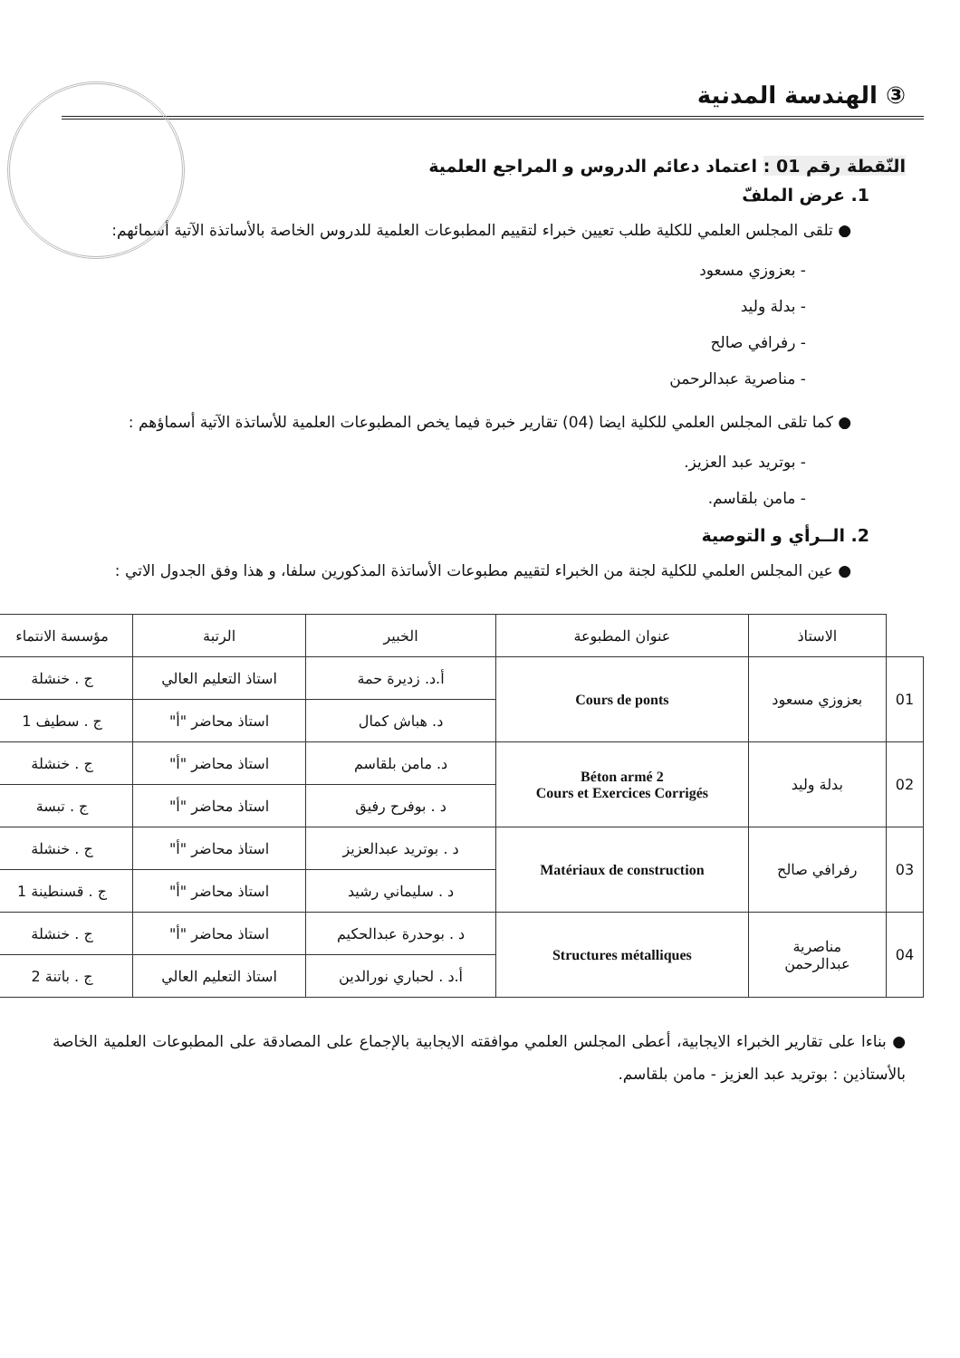③ الهندسة المدنية
النّقطة رقم 01 : اعتماد دعائم الدروس و المراجع العلمية
1. عرض الملفّ
● تلقى المجلس العلمي للكلية طلب تعيين خبراء لتقييم المطبوعات العلمية للدروس الخاصة بالأساتذة الآتية أسمائهم:
- بعزوزي مسعود
- بدلة وليد
- رفرافي صالح
- مناصرية عبدالرحمن
● كما تلقى المجلس العلمي للكلية ايضا (04) تقارير خبرة فيما يخص المطبوعات العلمية للأساتذة الآتية أسماؤهم :
- بوتريد عبد العزيز.
- مامن بلقاسم.
2. الــرأي و التوصية
● عين المجلس العلمي للكلية لجنة من الخبراء لتقييم مطبوعات الأساتذة المذكورين سلفا، و هذا وفق الجدول الاتي :
| | الاستاذ | عنوان المطبوعة | الخبير | الرتبة | مؤسسة الانتماء |
| --- | --- | --- | --- | --- | --- |
| 01 | بعزوزي مسعود | Cours de ponts | أ.د. زديرة حمة | استاذ التعليم العالي | ج . خنشلة |
| | | | د. هباش كمال | استاذ محاضر "أ" | ج . سطيف 1 |
| 02 | بدلة وليد | Béton armé 2 Cours et Exercices Corrigés | د. مامن بلقاسم | استاذ محاضر "أ" | ج . خنشلة |
| | | | د . بوفرح رفيق | استاذ محاضر "أ" | ج . تبسة |
| 03 | رفرافي صالح | Matériaux de construction | د . بوتريد عبدالعزيز | استاذ محاضر "أ" | ج . خنشلة |
| | | | د . سليماني رشيد | استاذ محاضر "أ" | ج . قسنطينة 1 |
| 04 | مناصرية عبدالرحمن | Structures métalliques | د . بوحدرة عبدالحكيم | استاذ محاضر "أ" | ج . خنشلة |
| | | | أ.د . لحباري نورالدين | استاذ التعليم العالي | ج . باتنة 2 |
● بناءا على تقارير الخبراء الايجابية، أعطى المجلس العلمي موافقته الايجابية بالإجماع على المصادقة على المطبوعات العلمية الخاصة بالأستاذين : بوتريد عبد العزيز - مامن بلقاسم.